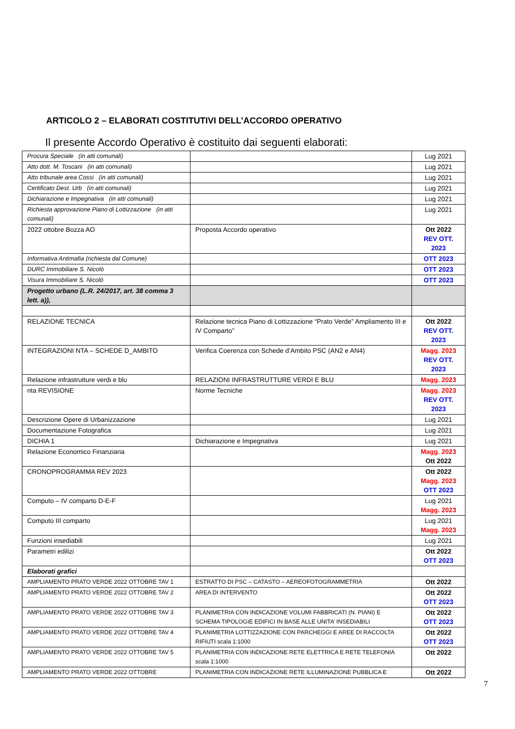ARTICOLO 2 – ELABORATI COSTITUTIVI DELL’ACCORDO OPERATIVO
Il presente Accordo Operativo è costituito dai seguenti elaborati:
| Procura Speciale (in atti comunali) | | Lug 2021 |
| Atto dott. M. Toscani (in atti comunali) | | Lug 2021 |
| Atto tribunale area Cossi (in atti comunali) | | Lug 2021 |
| Certificato Dest. Urb (in atti comunali) | | Lug 2021 |
| Dichiarazione e Impegnativa (in atti comunali) | | Lug 2021 |
| Richiesta approvazione Piano di Lottizzazione (in atti comunali) | | Lug 2021 |
| 2022 ottobre Bozza AO | Proposta Accordo operativo | Ott 2022 REV OTT. 2023 |
| Informativa Antimafia (richiesta dal Comune) | | OTT 2023 |
| DURC Immobiliare S. Nicolò | | OTT 2023 |
| Visura Immobiliare S. Nicolò | | OTT 2023 |
| Progetto urbano (L.R. 24/2017, art. 38 comma 3 lett. a)), | | |
| RELAZIONE TECNICA | Relazione tecnica Piano di Lottizzazione “Prato Verde” Ampliamento III e IV Comparto” | Ott 2022 REV OTT. 2023 |
| INTEGRAZIONI NTA – SCHEDE D_AMBITO | Verifica Coerenza con Schede d’Ambito PSC (AN2 e AN4) | Magg. 2023 REV OTT. 2023 |
| Relazione infrastrutture verdi e blu | RELAZIONI INFRASTRUTTURE VERDI E BLU | Magg. 2023 |
| nta REVISIONE | Norme Tecniche | Magg. 2023 REV OTT. 2023 |
| Descrizione Opere di Urbanizzazione | | Lug 2021 |
| Documentazione Fotografica | | Lug 2021 |
| DICHIA 1 | Dichiarazione e Impegnativa | Lug 2021 |
| Relazione Economico Finanziaria | | Magg. 2023 Ott 2022 |
| CRONOPROGRAMMA REV 2023 | | Ott 2022 Magg. 2023 OTT 2023 |
| Computo – IV comparto D-E-F | | Lug 2021 Magg. 2023 |
| Computo III comparto | | Lug 2021 Magg. 2023 |
| Funzioni insediabili | | Lug 2021 |
| Parametri edilizi | | Ott 2022 OTT 2023 |
| Elaborati grafici | | |
| AMPLIAMENTO PRATO VERDE 2022 OTTOBRE TAV 1 | ESTRATTO DI PSC – CATASTO – AEREOFOTOGRAMMETRIA | Ott 2022 |
| AMPLIAMENTO PRATO VERDE 2022 OTTOBRE TAV 2 | AREA DI INTERVENTO | Ott 2022 OTT 2023 |
| AMPLIAMENTO PRATO VERDE 2022 OTTOBRE TAV 3 | PLANIMETRIA CON INDICAZIONE VOLUMI FABBRICATI (N. PIANI) E SCHEMA TIPOLOGIE EDIFICI IN BASE ALLE UNITA’ INSEDIABILI | Ott 2022 OTT 2023 |
| AMPLIAMENTO PRATO VERDE 2022 OTTOBRE TAV 4 | PLANIMETRIA LOTTIZZAZIONE CON PARCHEGGI E AREE DI RACCOLTA RIFIUTI scala 1:1000 | Ott 2022 OTT 2023 |
| AMPLIAMENTO PRATO VERDE 2022 OTTOBRE TAV 5 | PLANIMETRIA CON INDICAZIONE RETE ELETTRICA E RETE TELEFONIA scala 1:1000 | Ott 2022 |
| AMPLIAMENTO PRATO VERDE 2022 OTTOBRE | PLANIMETRIA CON INDICAZIONE RETE ILLUMINAZIONE PUBBLICA E | Ott 2022 |
7